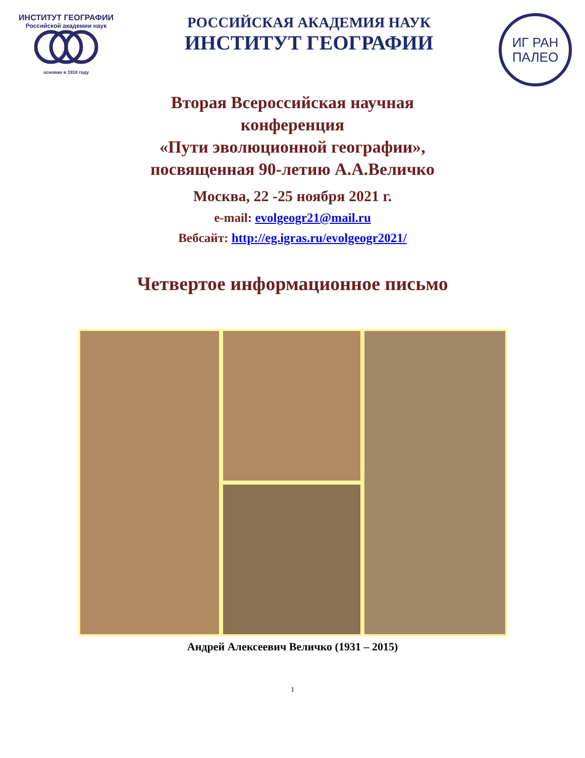ИНСТИТУТ ГЕОГРАФИИ
Российской академии наук
основан в 1918 году
РОССИЙСКАЯ АКАДЕМИЯ НАУК
ИНСТИТУТ ГЕОГРАФИИ
ИГ РАН
ПАЛЕО
Вторая Всероссийская научная
конференция
«Пути эволюционной географии»,
посвященная 90-летию А.А.Величко
Москва, 22 -25 ноября 2021 г.
e-mail: evolgeogr21@mail.ru
Вебсайт: http://eg.igras.ru/evolgeogr2021/
Четвертое информационное письмо
Андрей Алексеевич Величко (1931 – 2015)
1